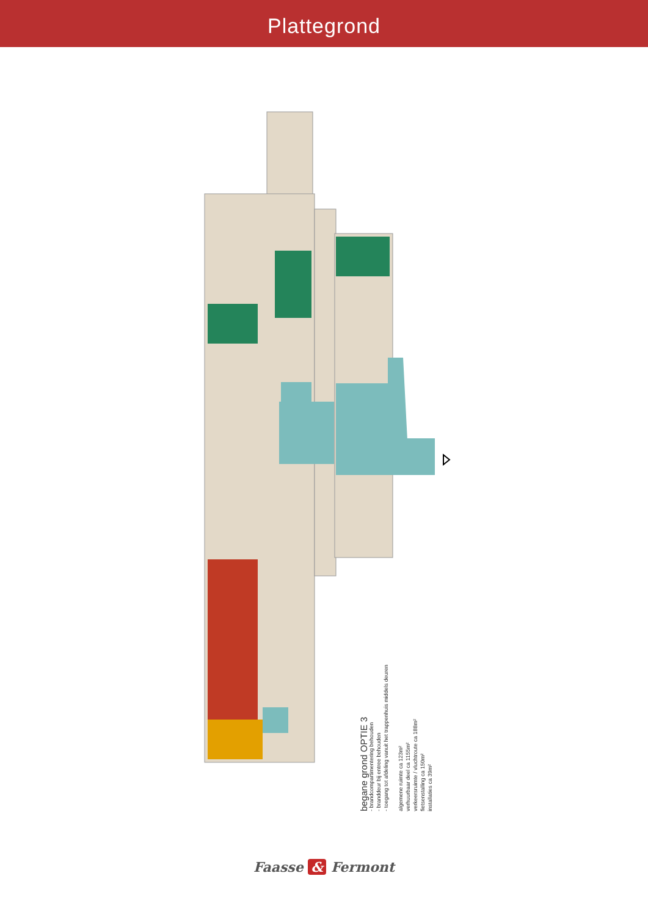Plattegrond
begane grond OPTIE 3
- brandcompartimentering behouden
- branddeur bij entree behouden
- toegang tot afdeling vanuit het trappenhuis middels deuren
algemene ruimte ca 123m²
verhuurbaar deel ca 1155m²
verkeersruimte / vluchtroute ca 188m²
fietsenstalling ca 150m²
installaties ca 39m²
Faasse & Fermont